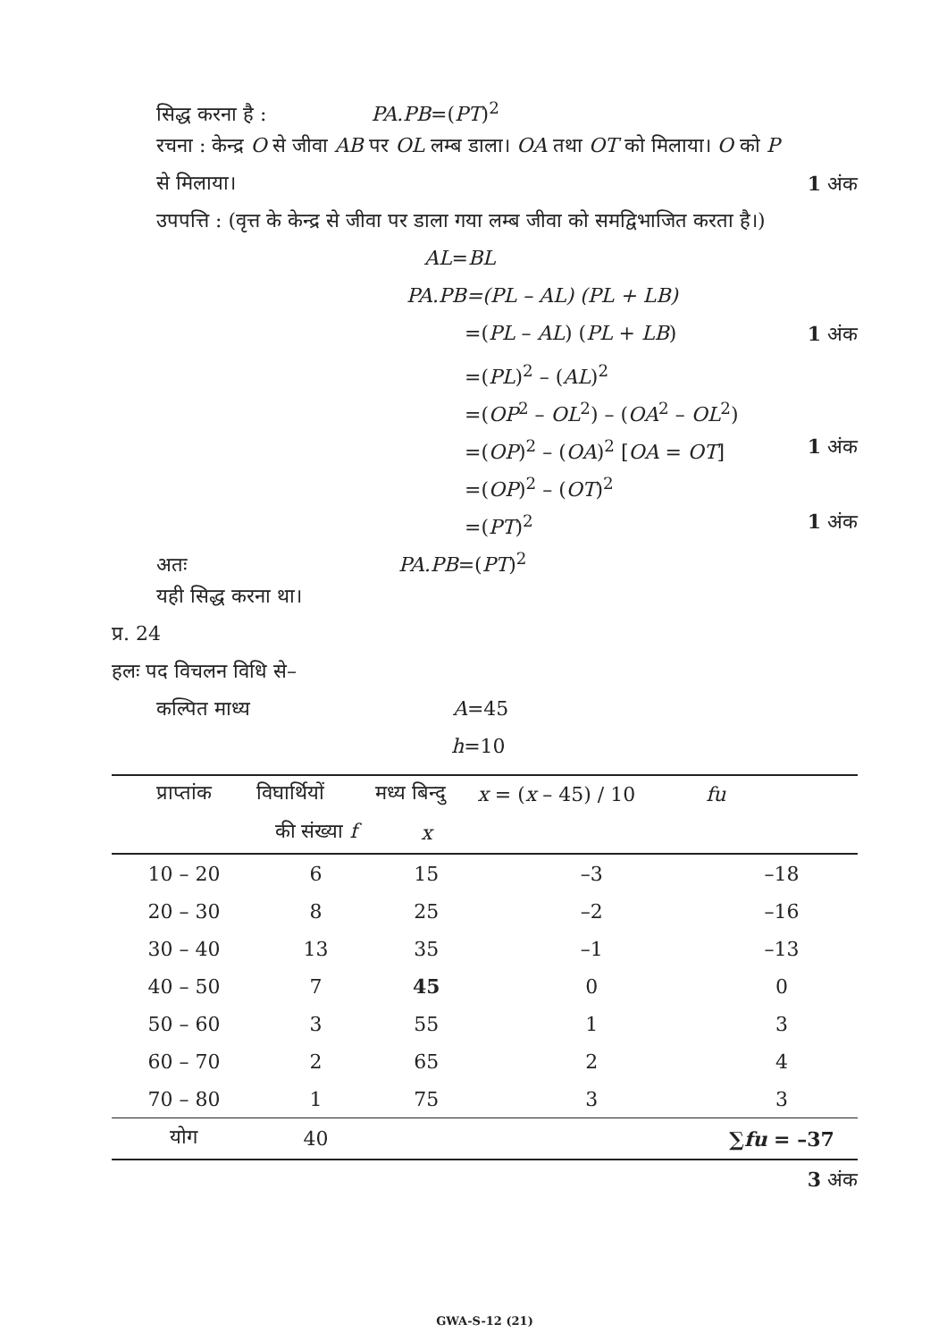सिद्ध करना है : PA.PB=(PT)<sup>2</sup>
रचना : केन्द्र O से जीवा AB पर OL लम्ब डाला। OA तथा OT को मिलाया। O को P
से मिलाया। 1 अंक
उपपत्ति : (वृत्त के केन्द्र से जीवा पर डाला गया लम्ब जीवा को समद्विभाजित करता है।)
AL=BL
PA.PB=(PL – AL) (PL + LB)
=(PL – AL) (PL + LB) 1 अंक
=(PL)<sup>2</sup> – (AL)<sup>2</sup>
=(OP<sup>2</sup> – OL<sup>2</sup>) – (OA<sup>2</sup> – OL<sup>2</sup>)
=(OP)<sup>2</sup> – (OA)<sup>2</sup> [OA = OT] 1 अंक
=(OP)<sup>2</sup> – (OT)<sup>2</sup>
=(PT)<sup>2</sup> 1 अंक
अतः PA.PB=(PT)<sup>2</sup>
यही सिद्ध करना था।
प्र. 24
हलः पद विचलन विधि से–
कल्पित माध्य A=45
h=10
| प्राप्तांक | विघार्थियों | मध्य बिन्दु | x = ( x – 45) / 10 | fu |
| --- | --- | --- | --- | --- |
| | की संख्या f | x | | |
| 10 – 20 | 6 | 15 | –3 | –18 |
| 20 – 30 | 8 | 25 | –2 | –16 |
| 30 – 40 | 13 | 35 | –1 | –13 |
| 40 – 50 | 7 | 45 | 0 | 0 |
| 50 – 60 | 3 | 55 | 1 | 3 |
| 60 – 70 | 2 | 65 | 2 | 4 |
| 70 – 80 | 1 | 75 | 3 | 3 |
| योग | 40 | | | ∑ fu = –37 |
3 अंक
GWA-S-12 (21)